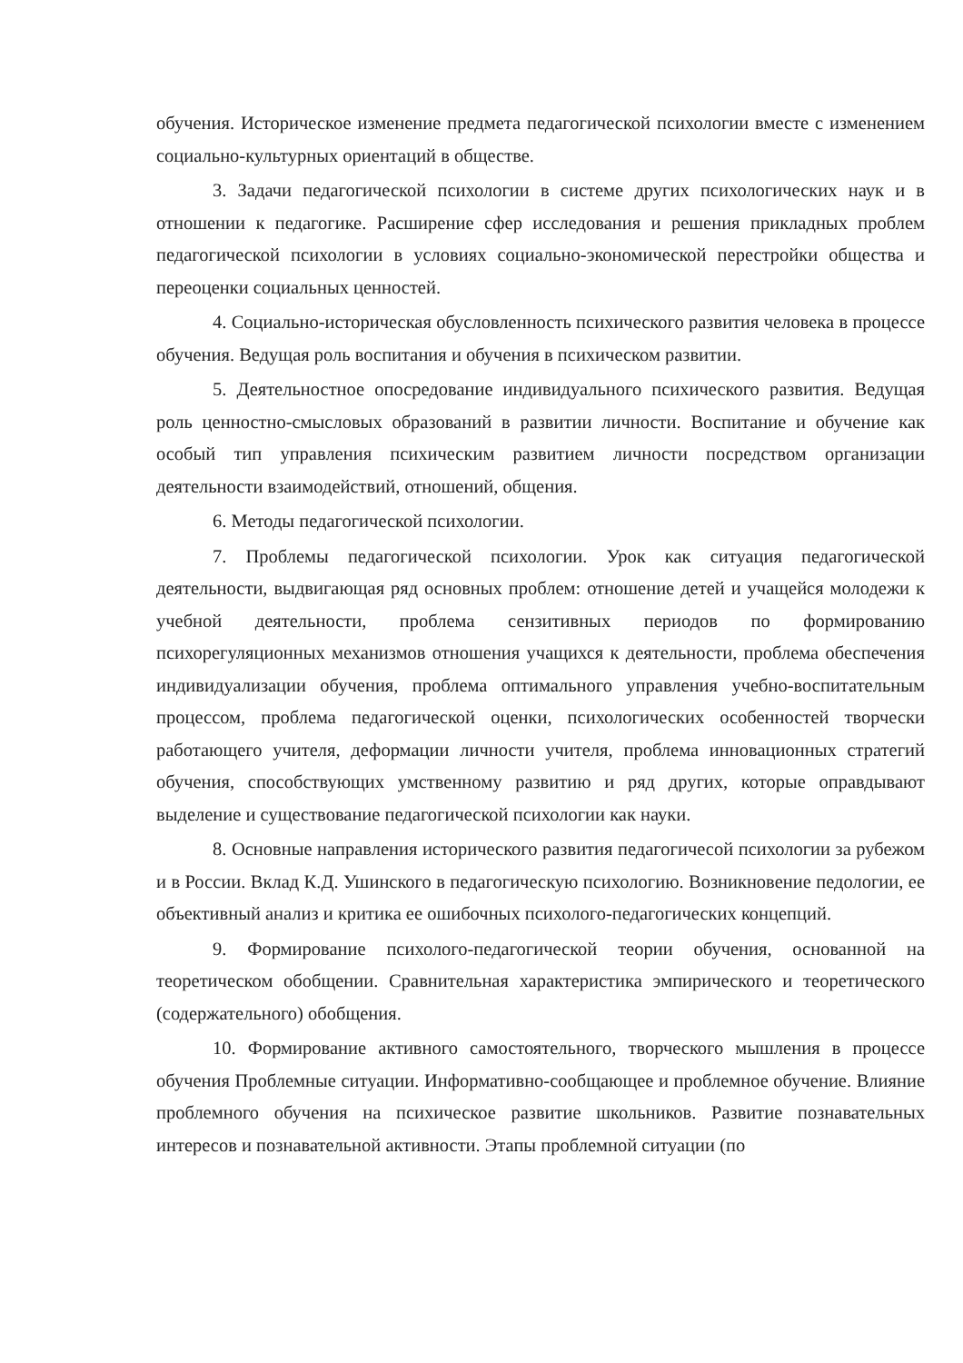обучения. Историческое изменение предмета педагогической психологии вместе с изменением социально-культурных ориентаций в обществе.
3. Задачи педагогической психологии в системе других психологических наук и в отношении к педагогике. Расширение сфер исследования и решения прикладных проблем педагогической психологии в условиях социально-экономической перестройки общества и переоценки социальных ценностей.
4. Социально-историческая обусловленность психического развития человека в процессе обучения. Ведущая роль воспитания и обучения в психическом развитии.
5. Деятельностное опосредование индивидуального психического развития. Ведущая роль ценностно-смысловых образований в развитии личности. Воспитание и обучение как особый тип управления психическим развитием личности посредством организации деятельности взаимодействий, отношений, общения.
6. Методы педагогической психологии.
7. Проблемы педагогической психологии. Урок как ситуация педагогической деятельности, выдвигающая ряд основных проблем: отношение детей и учащейся молодежи к учебной деятельности, проблема сензитивных периодов по формированию психорегуляционных механизмов отношения учащихся к деятельности, проблема обеспечения индивидуализации обучения, проблема оптимального управления учебно-воспитательным процессом, проблема педагогической оценки, психологических особенностей творчески работающего учителя, деформации личности учителя, проблема инновационных стратегий обучения, способствующих умственному развитию и ряд других, которые оправдывают выделение и существование педагогической психологии как науки.
8. Основные направления исторического развития педагогичесой психологии за рубежом и в России. Вклад К.Д. Ушинского в педагогическую психологию. Возникновение педологии, ее объективный анализ и критика ее ошибочных психолого-педагогических концепций.
9. Формирование психолого-педагогической теории обучения, основанной на теоретическом обобщении. Сравнительная характеристика эмпирического и теоретического (содержательного) обобщения.
10. Формирование активного самостоятельного, творческого мышления в процессе обучения Проблемные ситуации. Информативно-сообщающее и проблемное обучение. Влияние проблемного обучения на психическое развитие школьников. Развитие познавательных интересов и познавательной активности. Этапы проблемной ситуации (по